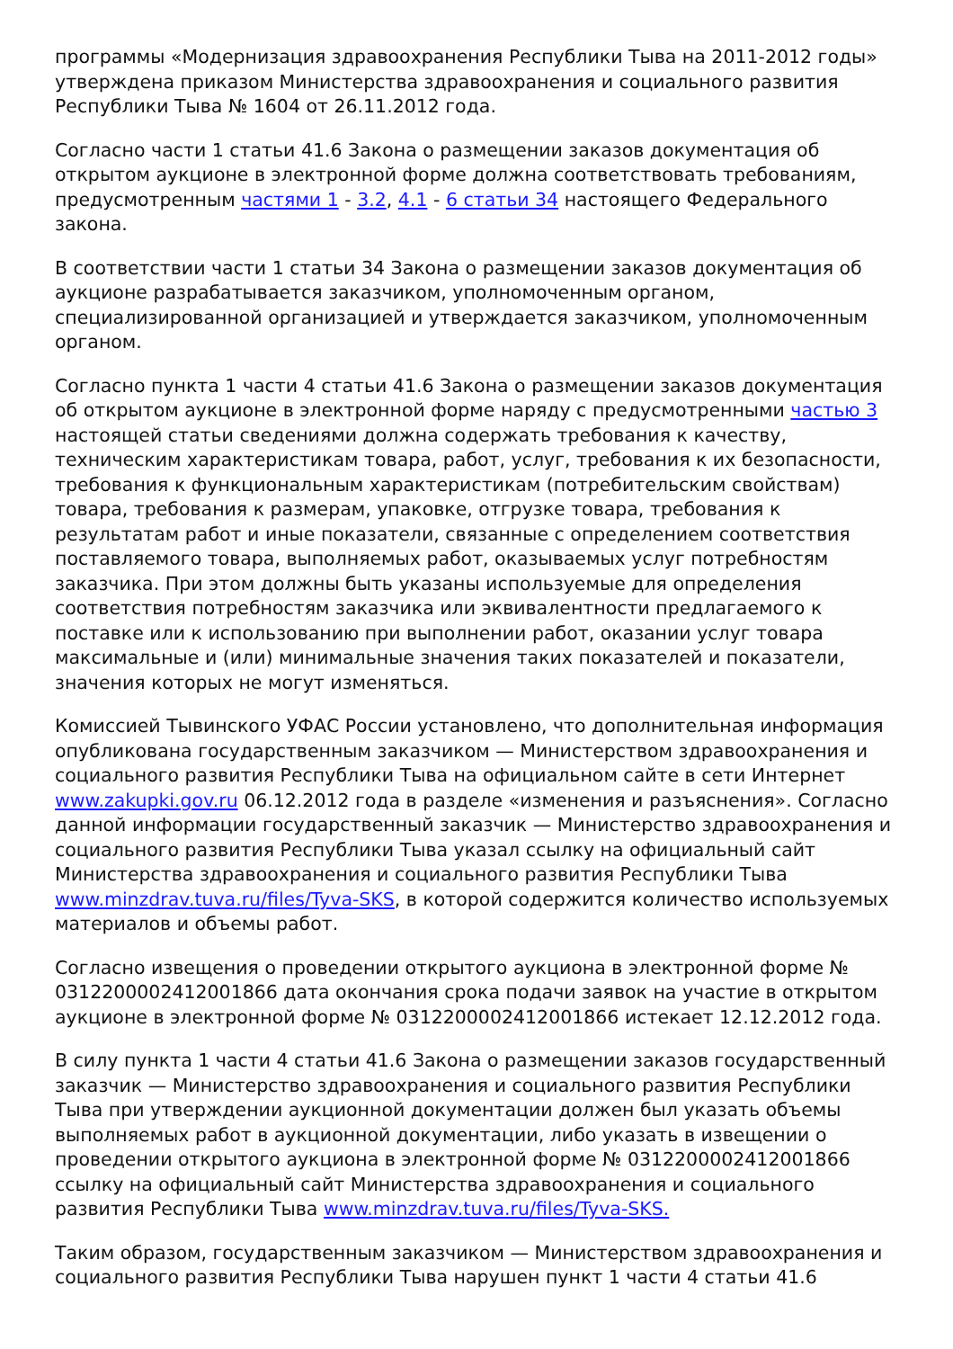программы «Модернизация здравоохранения Республики Тыва на 2011-2012 годы» утверждена приказом Министерства здравоохранения и социального развития Республики Тыва № 1604 от 26.11.2012 года.
Согласно части 1 статьи 41.6 Закона о размещении заказов документация об открытом аукционе в электронной форме должна соответствовать требованиям, предусмотренным частями 1 - 3.2, 4.1 - 6 статьи 34 настоящего Федерального закона.
В соответствии части 1 статьи 34 Закона о размещении заказов документация об аукционе разрабатывается заказчиком, уполномоченным органом, специализированной организацией и утверждается заказчиком, уполномоченным органом.
Согласно пункта 1 части 4 статьи 41.6 Закона о размещении заказов документация об открытом аукционе в электронной форме наряду с предусмотренными частью 3 настоящей статьи сведениями должна содержать требования к качеству, техническим характеристикам товара, работ, услуг, требования к их безопасности, требования к функциональным характеристикам (потребительским свойствам) товара, требования к размерам, упаковке, отгрузке товара, требования к результатам работ и иные показатели, связанные с определением соответствия поставляемого товара, выполняемых работ, оказываемых услуг потребностям заказчика. При этом должны быть указаны используемые для определения соответствия потребностям заказчика или эквивалентности предлагаемого к поставке или к использованию при выполнении работ, оказании услуг товара максимальные и (или) минимальные значения таких показателей и показатели, значения которых не могут изменяться.
Комиссией Тывинского УФАС России установлено, что дополнительная информация опубликована государственным заказчиком — Министерством здравоохранения и социального развития Республики Тыва на официальном сайте в сети Интернет www.zakupki.gov.ru 06.12.2012 года в разделе «изменения и разъяснения». Согласно данной информации государственный заказчик — Министерство здравоохранения и социального развития Республики Тыва указал ссылку на официальный сайт Министерства здравоохранения и социального развития Республики Тыва www.minzdrav.tuva.ru/files/Tyva-SKS, в которой содержится количество используемых материалов и объемы работ.
Согласно извещения о проведении открытого аукциона в электронной форме № 0312200002412001866 дата окончания срока подачи заявок на участие в открытом аукционе в электронной форме № 0312200002412001866 истекает 12.12.2012 года.
В силу пункта 1 части 4 статьи 41.6 Закона о размещении заказов государственный заказчик — Министерство здравоохранения и социального развития Республики Тыва при утверждении аукционной документации должен был указать объемы выполняемых работ в аукционной документации, либо указать в извещении о проведении открытого аукциона в электронной форме № 0312200002412001866 ссылку на официальный сайт Министерства здравоохранения и социального развития Республики Тыва www.minzdrav.tuva.ru/files/Tyva-SKS.
Таким образом, государственным заказчиком — Министерством здравоохранения и социального развития Республики Тыва нарушен пункт 1 части 4 статьи 41.6